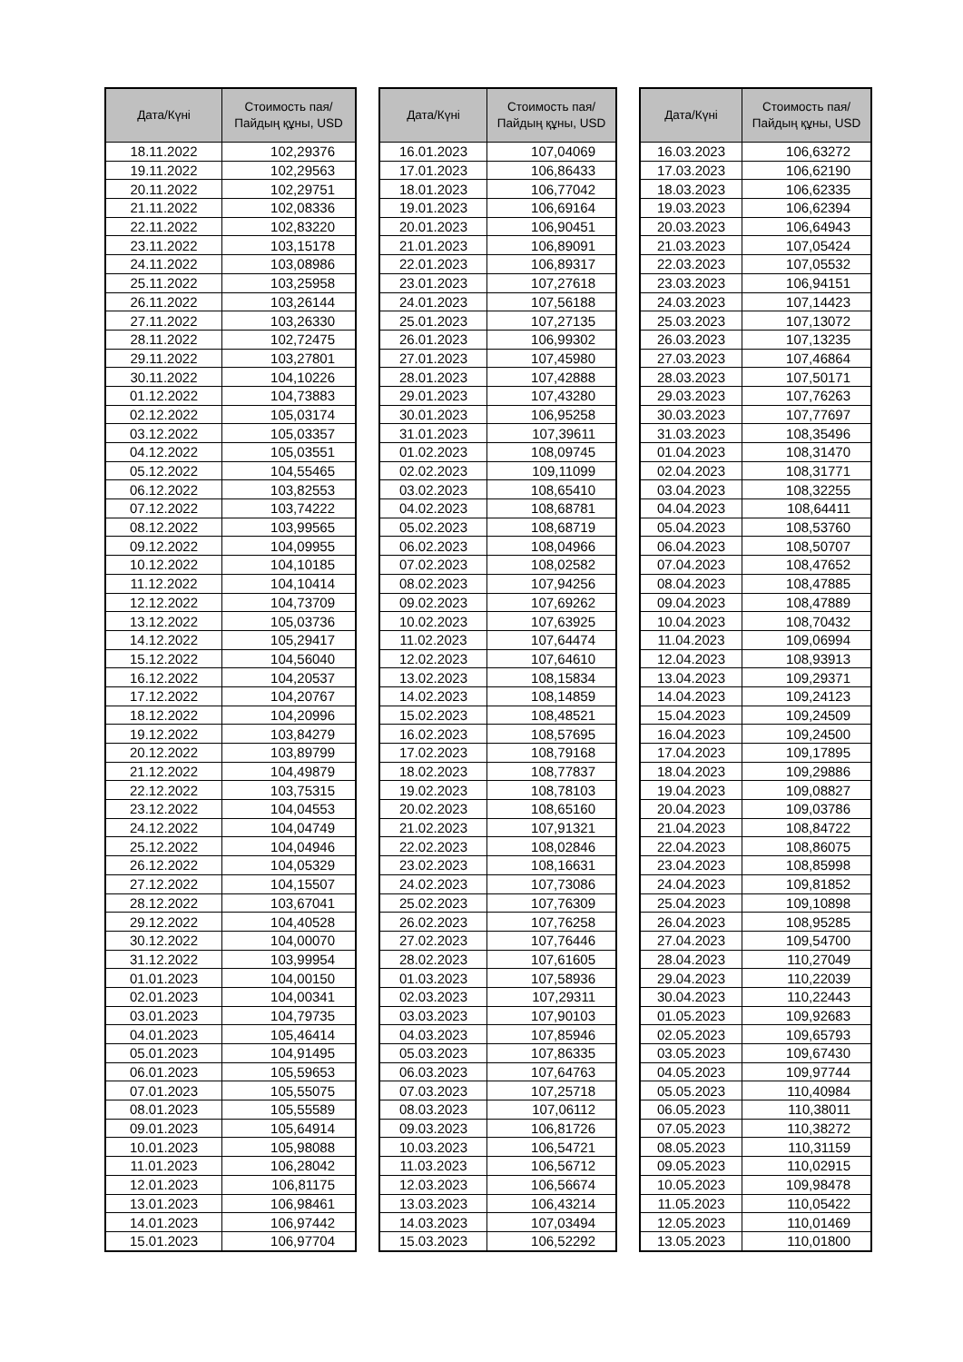| Дата/Күні | Стоимость пая/ Пайдың құны, USD |
| --- | --- |
| 18.11.2022 | 102,29376 |
| 19.11.2022 | 102,29563 |
| 20.11.2022 | 102,29751 |
| 21.11.2022 | 102,08336 |
| 22.11.2022 | 102,83220 |
| 23.11.2022 | 103,15178 |
| 24.11.2022 | 103,08986 |
| 25.11.2022 | 103,25958 |
| 26.11.2022 | 103,26144 |
| 27.11.2022 | 103,26330 |
| 28.11.2022 | 102,72475 |
| 29.11.2022 | 103,27801 |
| 30.11.2022 | 104,10226 |
| 01.12.2022 | 104,73883 |
| 02.12.2022 | 105,03174 |
| 03.12.2022 | 105,03357 |
| 04.12.2022 | 105,03551 |
| 05.12.2022 | 104,55465 |
| 06.12.2022 | 103,82553 |
| 07.12.2022 | 103,74222 |
| 08.12.2022 | 103,99565 |
| 09.12.2022 | 104,09955 |
| 10.12.2022 | 104,10185 |
| 11.12.2022 | 104,10414 |
| 12.12.2022 | 104,73709 |
| 13.12.2022 | 105,03736 |
| 14.12.2022 | 105,29417 |
| 15.12.2022 | 104,56040 |
| 16.12.2022 | 104,20537 |
| 17.12.2022 | 104,20767 |
| 18.12.2022 | 104,20996 |
| 19.12.2022 | 103,84279 |
| 20.12.2022 | 103,89799 |
| 21.12.2022 | 104,49879 |
| 22.12.2022 | 103,75315 |
| 23.12.2022 | 104,04553 |
| 24.12.2022 | 104,04749 |
| 25.12.2022 | 104,04946 |
| 26.12.2022 | 104,05329 |
| 27.12.2022 | 104,15507 |
| 28.12.2022 | 103,67041 |
| 29.12.2022 | 104,40528 |
| 30.12.2022 | 104,00070 |
| 31.12.2022 | 103,99954 |
| 01.01.2023 | 104,00150 |
| 02.01.2023 | 104,00341 |
| 03.01.2023 | 104,79735 |
| 04.01.2023 | 105,46414 |
| 05.01.2023 | 104,91495 |
| 06.01.2023 | 105,59653 |
| 07.01.2023 | 105,55075 |
| 08.01.2023 | 105,55589 |
| 09.01.2023 | 105,64914 |
| 10.01.2023 | 105,98088 |
| 11.01.2023 | 106,28042 |
| 12.01.2023 | 106,81175 |
| 13.01.2023 | 106,98461 |
| 14.01.2023 | 106,97442 |
| 15.01.2023 | 106,97704 |
| Дата/Күні | Стоимость пая/ Пайдың құны, USD |
| --- | --- |
| 16.01.2023 | 107,04069 |
| 17.01.2023 | 106,86433 |
| 18.01.2023 | 106,77042 |
| 19.01.2023 | 106,69164 |
| 20.01.2023 | 106,90451 |
| 21.01.2023 | 106,89091 |
| 22.01.2023 | 106,89317 |
| 23.01.2023 | 107,27618 |
| 24.01.2023 | 107,56188 |
| 25.01.2023 | 107,27135 |
| 26.01.2023 | 106,99302 |
| 27.01.2023 | 107,45980 |
| 28.01.2023 | 107,42888 |
| 29.01.2023 | 107,43280 |
| 30.01.2023 | 106,95258 |
| 31.01.2023 | 107,39611 |
| 01.02.2023 | 108,09745 |
| 02.02.2023 | 109,11099 |
| 03.02.2023 | 108,65410 |
| 04.02.2023 | 108,68781 |
| 05.02.2023 | 108,68719 |
| 06.02.2023 | 108,04966 |
| 07.02.2023 | 108,02582 |
| 08.02.2023 | 107,94256 |
| 09.02.2023 | 107,69262 |
| 10.02.2023 | 107,63925 |
| 11.02.2023 | 107,64474 |
| 12.02.2023 | 107,64610 |
| 13.02.2023 | 108,15834 |
| 14.02.2023 | 108,14859 |
| 15.02.2023 | 108,48521 |
| 16.02.2023 | 108,57695 |
| 17.02.2023 | 108,79168 |
| 18.02.2023 | 108,77837 |
| 19.02.2023 | 108,78103 |
| 20.02.2023 | 108,65160 |
| 21.02.2023 | 107,91321 |
| 22.02.2023 | 108,02846 |
| 23.02.2023 | 108,16631 |
| 24.02.2023 | 107,73086 |
| 25.02.2023 | 107,76309 |
| 26.02.2023 | 107,76258 |
| 27.02.2023 | 107,76446 |
| 28.02.2023 | 107,61605 |
| 01.03.2023 | 107,58936 |
| 02.03.2023 | 107,29311 |
| 03.03.2023 | 107,90103 |
| 04.03.2023 | 107,85946 |
| 05.03.2023 | 107,86335 |
| 06.03.2023 | 107,64763 |
| 07.03.2023 | 107,25718 |
| 08.03.2023 | 107,06112 |
| 09.03.2023 | 106,81726 |
| 10.03.2023 | 106,54721 |
| 11.03.2023 | 106,56712 |
| 12.03.2023 | 106,56674 |
| 13.03.2023 | 106,43214 |
| 14.03.2023 | 107,03494 |
| 15.03.2023 | 106,52292 |
| Дата/Күні | Стоимость пая/ Пайдың құны, USD |
| --- | --- |
| 16.03.2023 | 106,63272 |
| 17.03.2023 | 106,62190 |
| 18.03.2023 | 106,62335 |
| 19.03.2023 | 106,62394 |
| 20.03.2023 | 106,64943 |
| 21.03.2023 | 107,05424 |
| 22.03.2023 | 107,05532 |
| 23.03.2023 | 106,94151 |
| 24.03.2023 | 107,14423 |
| 25.03.2023 | 107,13072 |
| 26.03.2023 | 107,13235 |
| 27.03.2023 | 107,46864 |
| 28.03.2023 | 107,50171 |
| 29.03.2023 | 107,76263 |
| 30.03.2023 | 107,77697 |
| 31.03.2023 | 108,35496 |
| 01.04.2023 | 108,31470 |
| 02.04.2023 | 108,31771 |
| 03.04.2023 | 108,32255 |
| 04.04.2023 | 108,64411 |
| 05.04.2023 | 108,53760 |
| 06.04.2023 | 108,50707 |
| 07.04.2023 | 108,47652 |
| 08.04.2023 | 108,47885 |
| 09.04.2023 | 108,47889 |
| 10.04.2023 | 108,70432 |
| 11.04.2023 | 109,06994 |
| 12.04.2023 | 108,93913 |
| 13.04.2023 | 109,29371 |
| 14.04.2023 | 109,24123 |
| 15.04.2023 | 109,24509 |
| 16.04.2023 | 109,24500 |
| 17.04.2023 | 109,17895 |
| 18.04.2023 | 109,29886 |
| 19.04.2023 | 109,08827 |
| 20.04.2023 | 109,03786 |
| 21.04.2023 | 108,84722 |
| 22.04.2023 | 108,86075 |
| 23.04.2023 | 108,85998 |
| 24.04.2023 | 109,81852 |
| 25.04.2023 | 109,10898 |
| 26.04.2023 | 108,95285 |
| 27.04.2023 | 109,54700 |
| 28.04.2023 | 110,27049 |
| 29.04.2023 | 110,22039 |
| 30.04.2023 | 110,22443 |
| 01.05.2023 | 109,92683 |
| 02.05.2023 | 109,65793 |
| 03.05.2023 | 109,67430 |
| 04.05.2023 | 109,97744 |
| 05.05.2023 | 110,40984 |
| 06.05.2023 | 110,38011 |
| 07.05.2023 | 110,38272 |
| 08.05.2023 | 110,31159 |
| 09.05.2023 | 110,02915 |
| 10.05.2023 | 109,98478 |
| 11.05.2023 | 110,05422 |
| 12.05.2023 | 110,01469 |
| 13.05.2023 | 110,01800 |